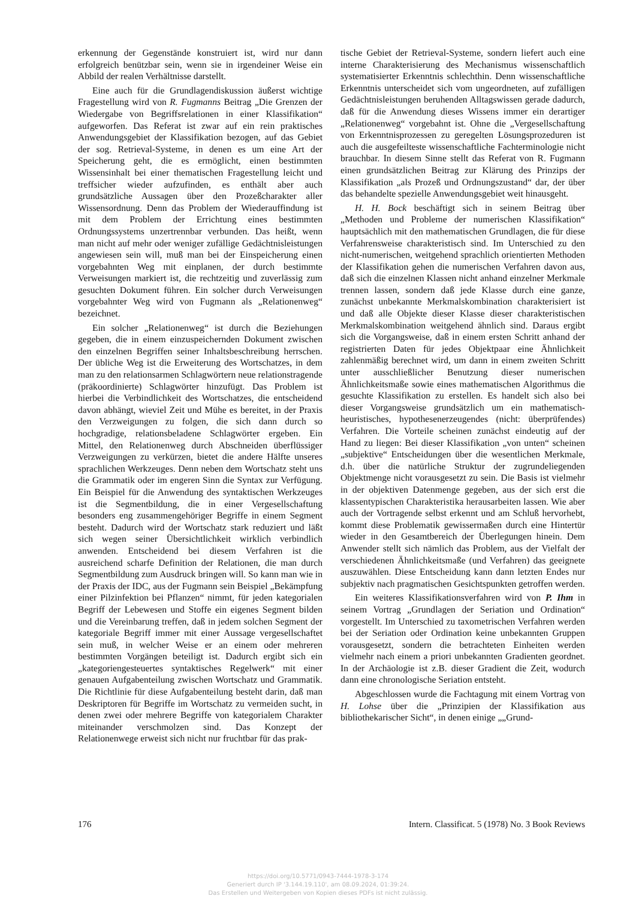erkennung der Gegenstände konstruiert ist, wird nur dann erfolgreich benützbar sein, wenn sie in irgendeiner Weise ein Abbild der realen Verhältnisse darstellt.
Eine auch für die Grundlagendiskussion äußerst wichtige Fragestellung wird von R. Fugmanns Beitrag „Die Grenzen der Wiedergabe von Begriffsrelationen in einer Klassifikation“ aufgeworfen. Das Referat ist zwar auf ein rein praktisches Anwendungsgebiet der Klassifikation bezogen, auf das Gebiet der sog. Retrieval-Systeme, in denen es um eine Art der Speicherung geht, die es ermöglicht, einen bestimmten Wissensinhalt bei einer thematischen Fragestellung leicht und treffsicher wieder aufzufinden, es enthält aber auch grundsätzliche Aussagen über den Prozeßcharakter aller Wissensordnung. Denn das Problem der Wiederauffindung ist mit dem Problem der Errichtung eines bestimmten Ordnungssystems unzertrennbar verbunden. Das heißt, wenn man nicht auf mehr oder weniger zufällige Gedächtnisleistungen angewiesen sein will, muß man bei der Einspeicherung einen vorgebahnten Weg mit einplanen, der durch bestimmte Verweisungen markiert ist, die rechtzeitig und zuverlässig zum gesuchten Dokument führen. Ein solcher durch Verweisungen vorgebahnter Weg wird von Fugmann als „Relationenweg“ bezeichnet.
Ein solcher „Relationenweg“ ist durch die Beziehungen gegeben, die in einem einzuspeichernden Dokument zwischen den einzelnen Begriffen seiner Inhaltsbeschreibung herrschen. Der übliche Weg ist die Erweiterung des Wortschatzes, in dem man zu den relationsarmen Schlagwörtern neue relationstragende (präkoordinierte) Schlagwörter hinzufügt. Das Problem ist hierbei die Verbindlichkeit des Wortschatzes, die entscheidend davon abhängt, wieviel Zeit und Mühe es bereitet, in der Praxis den Verzweigungen zu folgen, die sich dann durch so hochgradige, relationsbeladene Schlagwörter ergeben. Ein Mittel, den Relationenweg durch Abschneiden überflüssiger Verzweigungen zu verkürzen, bietet die andere Hälfte unseres sprachlichen Werkzeuges. Denn neben dem Wortschatz steht uns die Grammatik oder im engeren Sinn die Syntax zur Verfügung. Ein Beispiel für die Anwendung des syntaktischen Werkzeuges ist die Segmentbildung, die in einer Vergesellschaftung besonders eng zusammengehöriger Begriffe in einem Segment besteht. Dadurch wird der Wortschatz stark reduziert und läßt sich wegen seiner Übersichtlichkeit wirklich verbindlich anwenden. Entscheidend bei diesem Verfahren ist die ausreichend scharfe Definition der Relationen, die man durch Segmentbildung zum Ausdruck bringen will. So kann man wie in der Praxis der IDC, aus der Fugmann sein Beispiel „Bekämpfung einer Pilzinfektion bei Pflanzen“ nimmt, für jeden kategorialen Begriff der Lebewesen und Stoffe ein eigenes Segment bilden und die Vereinbarung treffen, daß in jedem solchen Segment der kategoriale Begriff immer mit einer Aussage vergesellschaftet sein muß, in welcher Weise er an einem oder mehreren bestimmten Vorgängen beteiligt ist. Dadurch ergibt sich ein „kategoriengesteuertes syntaktisches Regelwerk“ mit einer genauen Aufgabenteilung zwischen Wortschatz und Grammatik. Die Richtlinie für diese Aufgabenteilung besteht darin, daß man Deskriptoren für Begriffe im Wortschatz zu vermeiden sucht, in denen zwei oder mehrere Begriffe von kategorialem Charakter miteinander verschmolzen sind. Das Konzept der Relationenwege erweist sich nicht nur fruchtbar für das prak-
tische Gebiet der Retrieval-Systeme, sondern liefert auch eine interne Charakterisierung des Mechanismus wissenschaftlich systematisierter Erkenntnis schlechthin. Denn wissenschaftliche Erkenntnis unterscheidet sich vom ungeordneten, auf zufälligen Gedächtnisleistungen beruhenden Alltagswissen gerade dadurch, daß für die Anwendung dieses Wissens immer ein derartiger „Relationenweg“ vorgebahnt ist. Ohne die „Vergesellschaftung von Erkenntnisprozessen zu geregelten Lösungsprozeduren ist auch die ausgefeilteste wissenschaftliche Fachterminologie nicht brauchbar. In diesem Sinne stellt das Referat von R. Fugmann einen grundsätzlichen Beitrag zur Klärung des Prinzips der Klassifikation „als Prozeß und Ordnungszustand“ dar, der über das behandelte spezielle Anwendungsgebiet weit hinausgeht.
H. H. Bock beschäftigt sich in seinem Beitrag über „Methoden und Probleme der numerischen Klassifikation“ hauptsächlich mit den mathematischen Grundlagen, die für diese Verfahrensweise charakteristisch sind. Im Unterschied zu den nicht-numerischen, weitgehend sprachlich orientierten Methoden der Klassifikation gehen die numerischen Verfahren davon aus, daß sich die einzelnen Klassen nicht anhand einzelner Merkmale trennen lassen, sondern daß jede Klasse durch eine ganze, zunächst unbekannte Merkmalskombination charakterisiert ist und daß alle Objekte dieser Klasse dieser charakteristischen Merkmalskombination weitgehend ähnlich sind. Daraus ergibt sich die Vorgangsweise, daß in einem ersten Schritt anhand der registrierten Daten für jedes Objektpaar eine Ähnlichkeit zahlenmäßig berechnet wird, um dann in einem zweiten Schritt unter ausschließlicher Benutzung dieser numerischen Ähnlichkeitsmaße sowie eines mathematischen Algorithmus die gesuchte Klassifikation zu erstellen. Es handelt sich also bei dieser Vorgangsweise grundsätzlich um ein mathematisch-heuristisches, hypothesenerzeugendes (nicht: überprüfendes) Verfahren. Die Vorteile scheinen zunächst eindeutig auf der Hand zu liegen: Bei dieser Klassifikation „von unten“ scheinen „subjektive“ Entscheidungen über die wesentlichen Merkmale, d.h. über die natürliche Struktur der zugrundeliegenden Objektmenge nicht vorausgesetzt zu sein. Die Basis ist vielmehr in der objektiven Datenmenge gegeben, aus der sich erst die klassentypischen Charakteristika herausarbeiten lassen. Wie aber auch der Vortragende selbst erkennt und am Schluß hervorhebt, kommt diese Problematik gewissermaßen durch eine Hintertür wieder in den Gesamtbereich der Überlegungen hinein. Dem Anwender stellt sich nämlich das Problem, aus der Vielfalt der verschiedenen Ähnlichkeitsmaße (und Verfahren) das geeignete auszuwählen. Diese Entscheidung kann dann letzten Endes nur subjektiv nach pragmatischen Gesichtspunkten getroffen werden.
Ein weiteres Klassifikationsverfahren wird von P. Ihm in seinem Vortrag „Grundlagen der Seriation und Ordination“ vorgestellt. Im Unterschied zu taxometrischen Verfahren werden bei der Seriation oder Ordination keine unbekannten Gruppen vorausgesetzt, sondern die betrachteten Einheiten werden vielmehr nach einem a priori unbekannten Gradienten geordnet. In der Archäologie ist z.B. dieser Gradient die Zeit, wodurch dann eine chronologische Seriation entsteht.
Abgeschlossen wurde die Fachtagung mit einem Vortrag von H. Lohse über die „Prinzipien der Klassifikation aus bibliothekarischer Sicht“, in denen einige „„Grund-
176 Intern. Classificat. 5 (1978) No. 3 Book Reviews
https://doi.org/10.5771/0943-7444-1978-3-174
Generiert durch IP '3.144.19.110', am 08.09.2024, 01:39:24.
Das Erstellen und Weitergeben von Kopien dieses PDFs ist nicht zulässig.